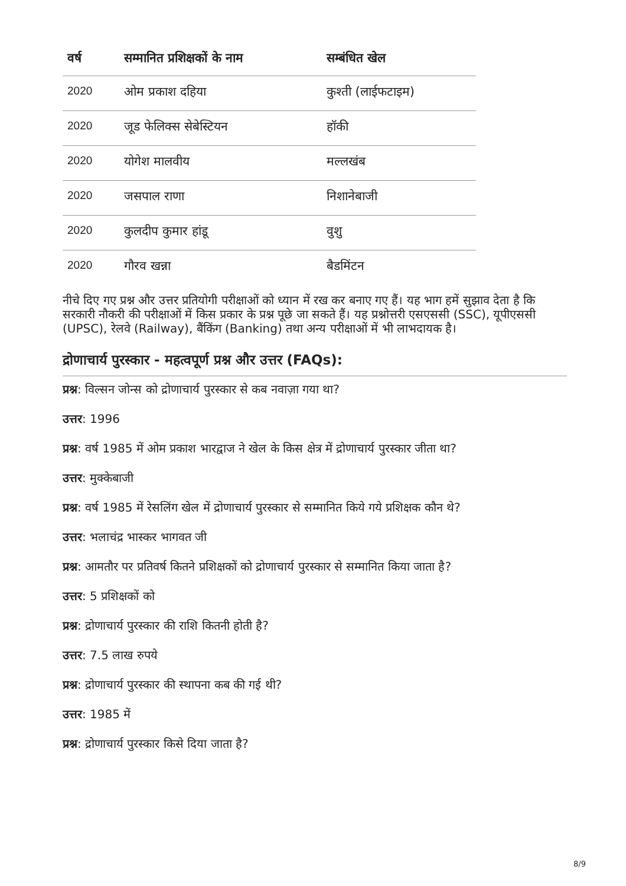| वर्ष | सम्मानित प्रशिक्षकों के नाम | सम्बंधित खेल |
| --- | --- | --- |
| 2020 | ओम प्रकाश दहिया | कुश्ती (लाईफटाइम) |
| 2020 | जूड फेलिक्स सेबेस्टियन | हॉकी |
| 2020 | योगेश मालवीय | मल्लखंब |
| 2020 | जसपाल राणा | निशानेबाजी |
| 2020 | कुलदीप कुमार हांडू | वुशु |
| 2020 | गौरव खन्ना | बैडमिंटन |
नीचे दिए गए प्रश्न और उत्तर प्रतियोगी परीक्षाओं को ध्यान में रख कर बनाए गए हैं। यह भाग हमें सुझाव देता है कि सरकारी नौकरी की परीक्षाओं में किस प्रकार के प्रश्न पूछे जा सकते हैं। यह प्रश्नोत्तरी एसएससी (SSC), यूपीएससी (UPSC), रेलवे (Railway), बैंकिंग (Banking) तथा अन्य परीक्षाओं में भी लाभदायक है।
द्रोणाचार्य पुरस्कार - महत्वपूर्ण प्रश्न और उत्तर (FAQs):
प्रश्न: विल्सन जोन्स को द्रोणाचार्य पुरस्कार से कब नवाज़ा गया था?
उत्तर: 1996
प्रश्न: वर्ष 1985 में ओम प्रकाश भारद्वाज ने खेल के किस क्षेत्र में द्रोणाचार्य पुरस्कार जीता था?
उत्तर: मुक्केबाजी
प्रश्न: वर्ष 1985 में रेसलिंग खेल में द्रोणाचार्य पुरस्कार से सम्मानित किये गये प्रशिक्षक कौन थे?
उत्तर: भलाचंद्र भास्कर भागवत जी
प्रश्न: आमतौर पर प्रतिवर्ष कितने प्रशिक्षकों को द्रोणाचार्य पुरस्कार से सम्मानित किया जाता है?
उत्तर: 5 प्रशिक्षकों को
प्रश्न: द्रोणाचार्य पुरस्कार की राशि कितनी होती है?
उत्तर: 7.5 लाख रुपये
प्रश्न: द्रोणाचार्य पुरस्कार की स्थापना कब की गई थी?
उत्तर: 1985 में
प्रश्न: द्रोणाचार्य पुरस्कार किसे दिया जाता है?
8/9